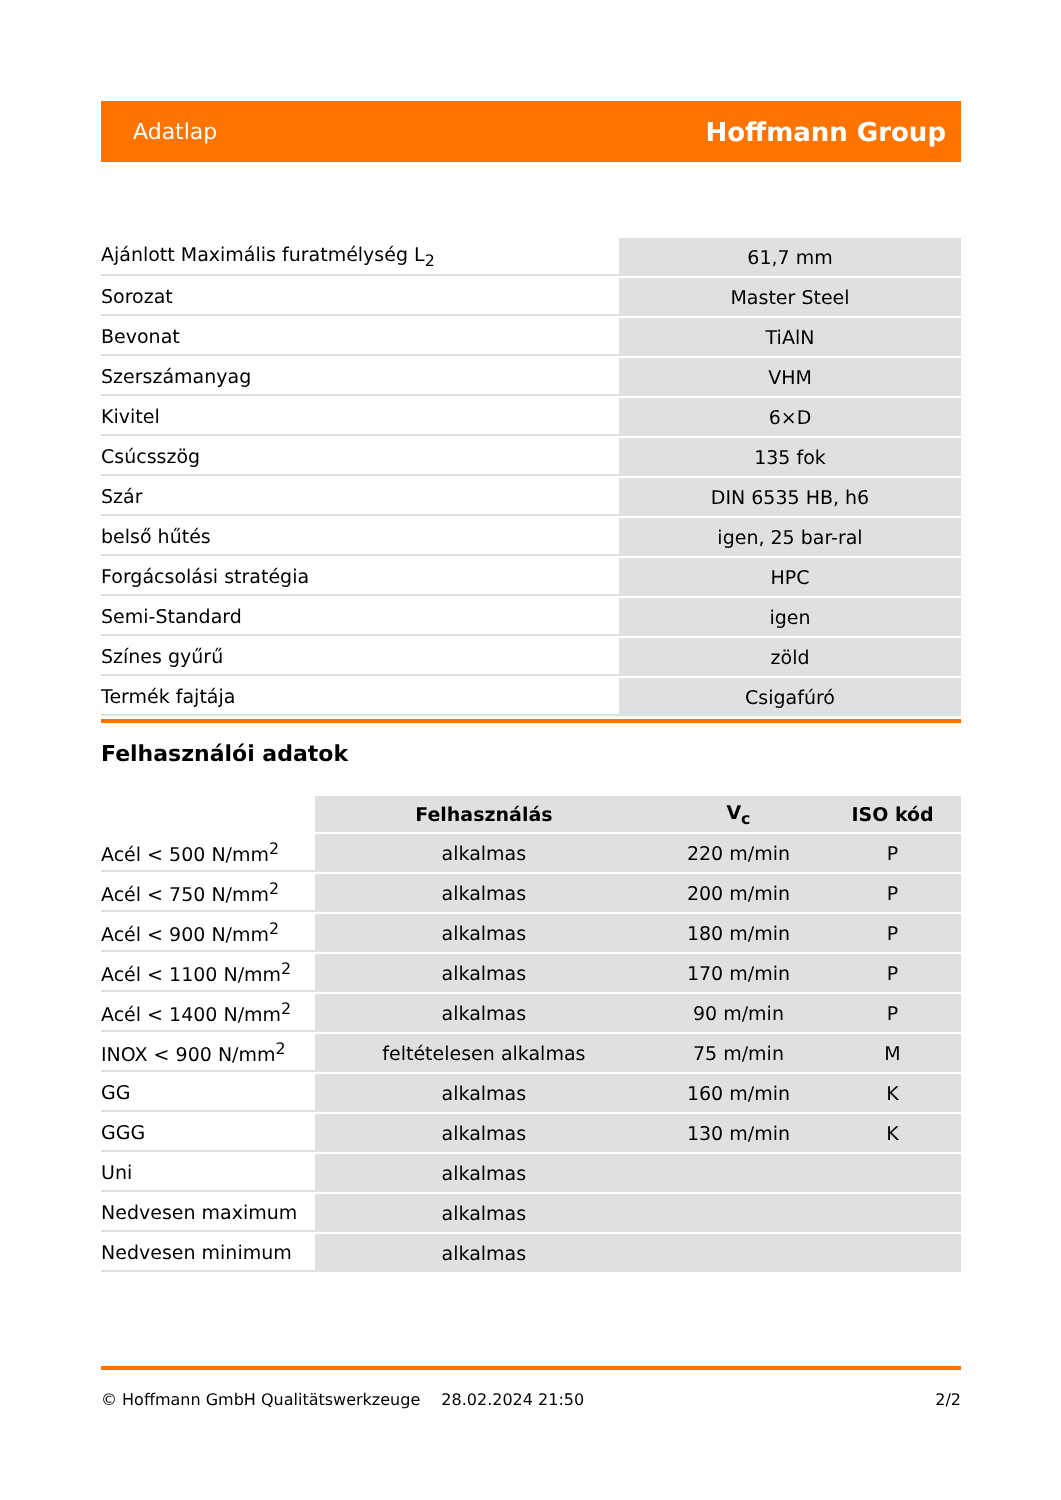Adatlap Hoffmann Group
| Ajánlott Maximális furatmélység L<sub>2</sub> | 61,7 mm |
| Sorozat | Master Steel |
| Bevonat | TiAlN |
| Szerszámanyag | VHM |
| Kivitel | 6×D |
| Csúcsszög | 135 fok |
| Szár | DIN 6535 HB, h6 |
| belső hűtés | igen, 25 bar-ral |
| Forgácsolási stratégia | HPC |
| Semi-Standard | igen |
| Színes gyűrű | zöld |
| Termék fajtája | Csigafúró |
Felhasználói adatok
| | Felhasználás | V<sub>c</sub> | ISO kód |
| --- | --- | --- | --- |
| Acél < 500 N/mm<sup>2</sup> | alkalmas | 220 m/min | P |
| Acél < 750 N/mm<sup>2</sup> | alkalmas | 200 m/min | P |
| Acél < 900 N/mm<sup>2</sup> | alkalmas | 180 m/min | P |
| Acél < 1100 N/mm<sup>2</sup> | alkalmas | 170 m/min | P |
| Acél < 1400 N/mm<sup>2</sup> | alkalmas | 90 m/min | P |
| INOX < 900 N/mm<sup>2</sup> | feltételesen alkalmas | 75 m/min | M |
| GG | alkalmas | 160 m/min | K |
| GGG | alkalmas | 130 m/min | K |
| Uni | alkalmas | | |
| Nedvesen maximum | alkalmas | | |
| Nedvesen minimum | alkalmas | | |
© Hoffmann GmbH Qualitätswerkzeuge 28.02.2024 21:50 2/2